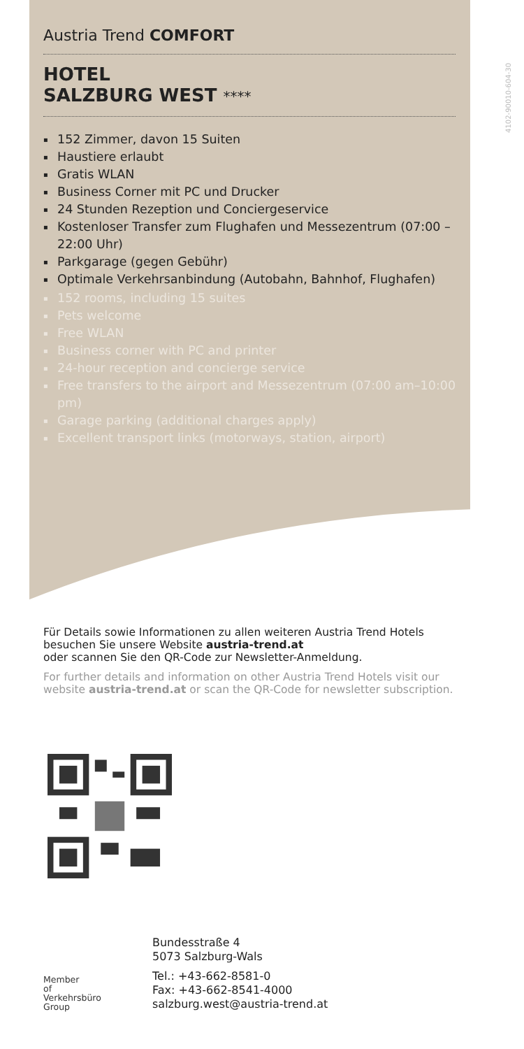4102-90010-604-30
Austria Trend COMFORT
HOTEL
SALZBURG WEST ****
152 Zimmer, davon 15 Suiten
Haustiere erlaubt
Gratis WLAN
Business Corner mit PC und Drucker
24 Stunden Rezeption und Conciergeservice
Kostenloser Transfer zum Flughafen und Messezentrum (07:00 – 22:00 Uhr)
Parkgarage (gegen Gebühr)
Optimale Verkehrsanbindung (Autobahn, Bahnhof, Flughafen)
152 rooms, including 15 suites
Pets welcome
Free WLAN
Business corner with PC and printer
24-hour reception and concierge service
Free transfers to the airport and Messezentrum (07:00 am–10:00 pm)
Garage parking (additional charges apply)
Excellent transport links (motorways, station, airport)
Für Details sowie Informationen zu allen weiteren Austria Trend Hotels besuchen Sie unsere Website austria-trend.at
oder scannen Sie den QR-Code zur Newsletter-Anmeldung.
For further details and information on other Austria Trend Hotels visit our website austria-trend.at or scan the QR-Code for newsletter subscription.
Member
of
Verkehrsbüro
Group
Bundesstraße 4
5073 Salzburg-Wals
Tel.: +43-662-8581-0
Fax: +43-662-8541-4000
salzburg.west@austria-trend.at